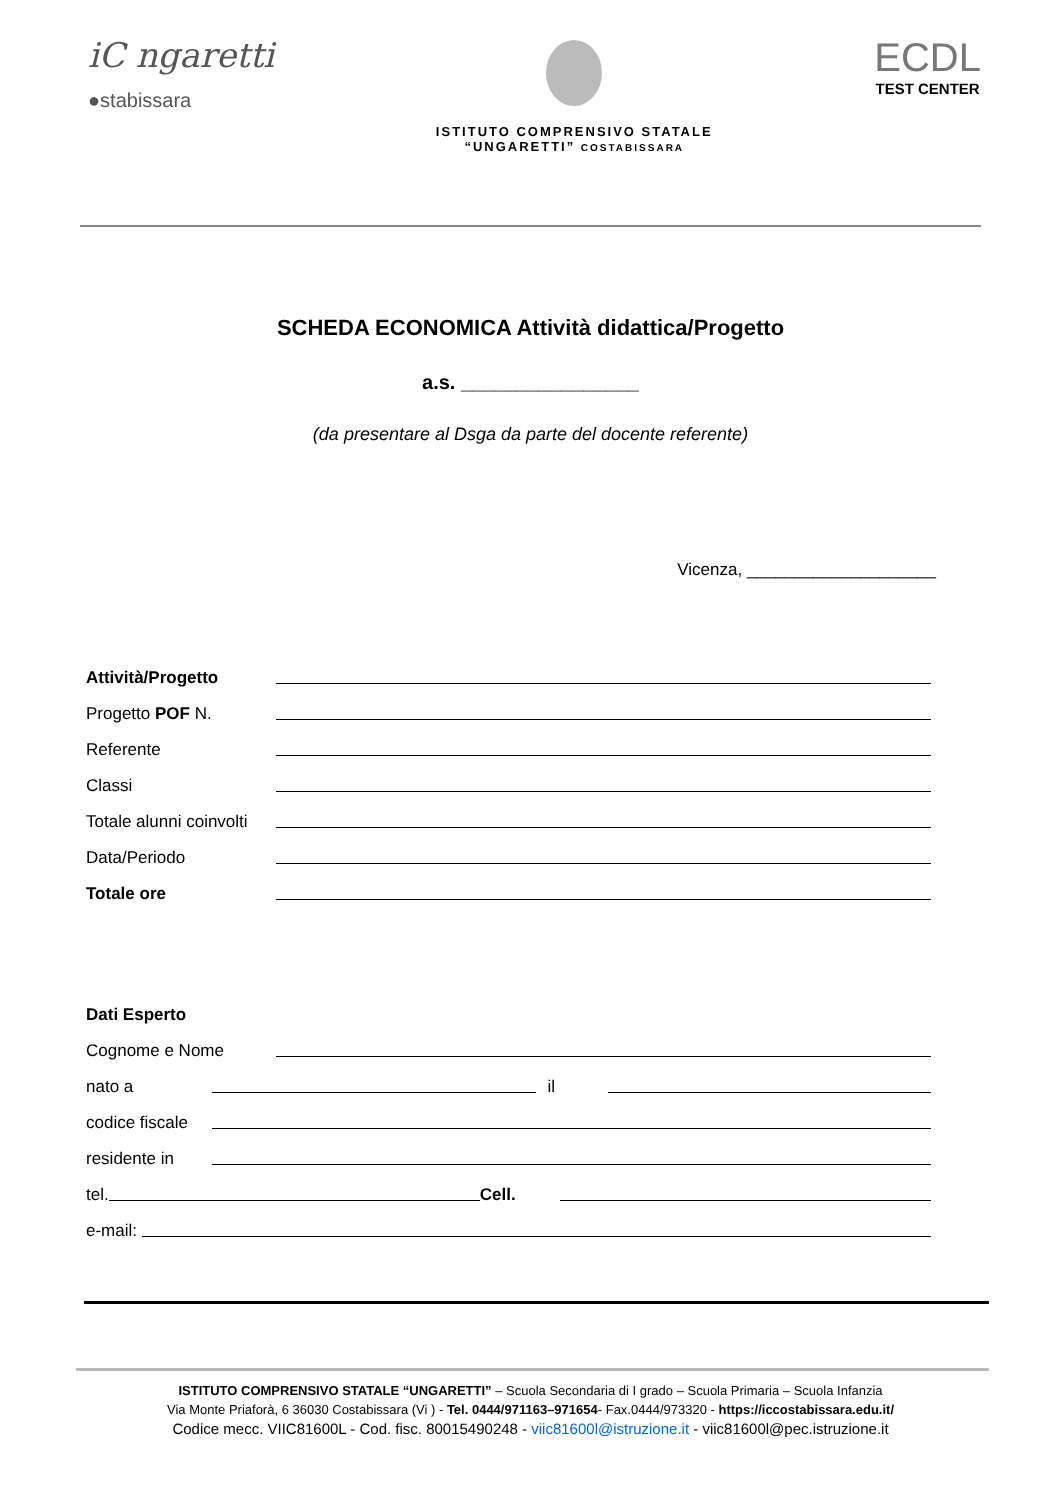iC ngaretti
●stabissara
ISTITUTO COMPRENSIVO STATALE
“UNGARETTI” COSTABISSARA
ECDL
TEST CENTER
SCHEDA ECONOMICA Attività didattica/Progetto
a.s. ________________
(da presentare al Dsga da parte del docente referente)
Vicenza, ____________________
Attività/Progetto
Progetto POF N.
Referente
Classi
Totale alunni coinvolti
Data/Periodo
Totale ore
Dati Esperto
Cognome e Nome
nato a il
codice fiscale
residente in
tel. Cell.
e-mail:
ISTITUTO COMPRENSIVO STATALE “UNGARETTI” – Scuola Secondaria di I grado – Scuola Primaria – Scuola Infanzia
Via Monte Priaforà, 6 36030 Costabissara (Vi ) - Tel. 0444/971163–971654- Fax.0444/973320 - https://iccostabissara.edu.it/
Codice mecc. VIIC81600L - Cod. fisc. 80015490248 - viic81600l@istruzione.it - viic81600l@pec.istruzione.it